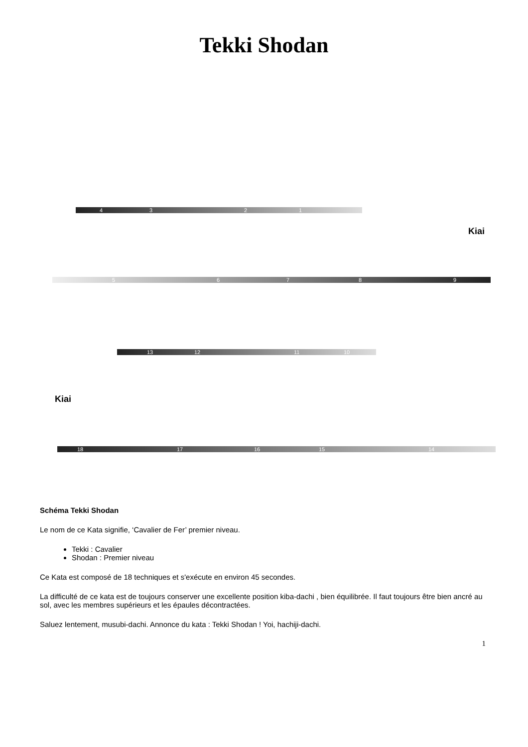Tekki Shodan
Kiai
Kiai
4 3 2 1
5 6 7 8 9
13 12 11 10
18 17 16 15 14
Schéma Tekki Shodan
Le nom de ce Kata signifie, ‘Cavalier de Fer’ premier niveau.
Tekki : Cavalier
Shodan : Premier niveau
Ce Kata est composé de 18 techniques et s'exécute en environ 45 secondes.
La difficulté de ce kata est de toujours conserver une excellente position kiba-dachi , bien équilibrée. Il faut toujours être bien ancré au sol, avec les membres supérieurs et les épaules décontractées.
Saluez lentement, musubi-dachi. Annonce du kata : Tekki Shodan ! Yoi, hachiji-dachi.
1